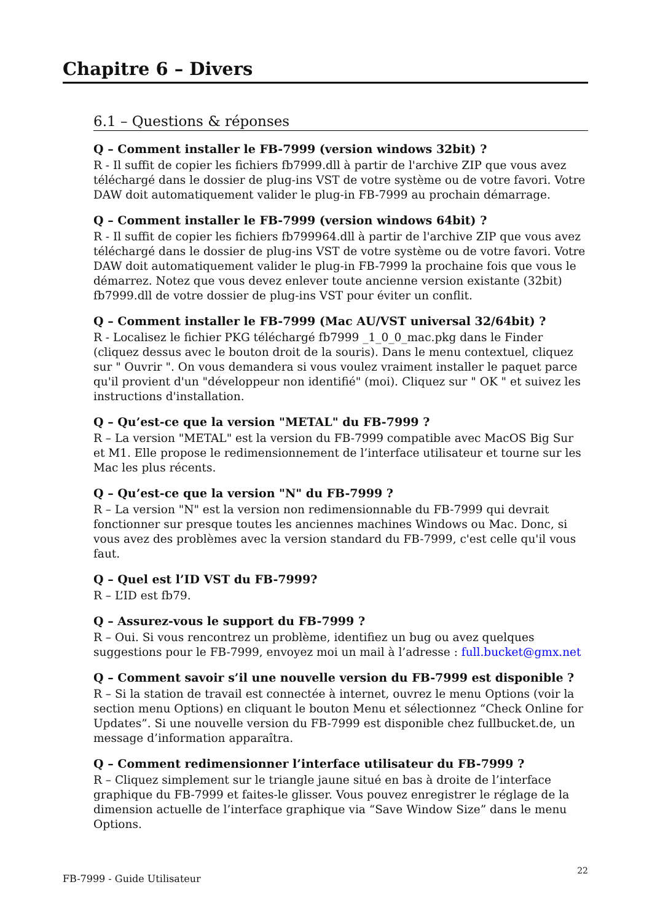Chapitre 6 – Divers
6.1 – Questions & réponses
Q – Comment installer le FB-7999 (version windows 32bit) ?
R - Il suffit de copier les fichiers fb7999.dll à partir de l'archive ZIP que vous avez téléchargé dans le dossier de plug-ins VST de votre système ou de votre favori. Votre DAW doit automatiquement valider le plug-in FB-7999 au prochain démarrage.
Q – Comment installer le FB-7999 (version windows 64bit) ?
R - Il suffit de copier les fichiers fb799964.dll à partir de l'archive ZIP que vous avez téléchargé dans le dossier de plug-ins VST de votre système ou de votre favori. Votre DAW doit automatiquement valider le plug-in FB-7999 la prochaine fois que vous le démarrez. Notez que vous devez enlever toute ancienne version existante (32bit) fb7999.dll de votre dossier de plug-ins VST pour éviter un conflit.
Q – Comment installer le FB-7999 (Mac AU/VST universal 32/64bit) ?
R - Localisez le fichier PKG téléchargé fb7999 _1_0_0_mac.pkg dans le Finder (cliquez dessus avec le bouton droit de la souris). Dans le menu contextuel, cliquez sur " Ouvrir ". On vous demandera si vous voulez vraiment installer le paquet parce qu'il provient d'un "développeur non identifié" (moi). Cliquez sur " OK " et suivez les instructions d'installation.
Q – Qu’est-ce que la version "METAL" du FB-7999 ?
R – La version "METAL" est la version du FB-7999 compatible avec MacOS Big Sur et M1. Elle propose le redimensionnement de l’interface utilisateur et tourne sur les Mac les plus récents.
Q – Qu’est-ce que la version "N" du FB-7999 ?
R – La version "N" est la version non redimensionnable du FB-7999 qui devrait fonctionner sur presque toutes les anciennes machines Windows ou Mac. Donc, si vous avez des problèmes avec la version standard du FB-7999, c'est celle qu'il vous faut.
Q – Quel est l’ID VST du FB-7999?
R – L’ID est fb79.
Q – Assurez-vous le support du FB-7999 ?
R – Oui. Si vous rencontrez un problème, identifiez un bug ou avez quelques suggestions pour le FB-7999, envoyez moi un mail à l’adresse : full.bucket@gmx.net
Q – Comment savoir s’il une nouvelle version du FB-7999 est disponible ?
R – Si la station de travail est connectée à internet, ouvrez le menu Options (voir la section menu Options) en cliquant le bouton Menu et sélectionnez “Check Online for Updates”. Si une nouvelle version du FB-7999 est disponible chez fullbucket.de, un message d’information apparaîtra.
Q – Comment redimensionner l’interface utilisateur du FB-7999 ?
R – Cliquez simplement sur le triangle jaune situé en bas à droite de l’interface graphique du FB-7999 et faites-le glisser. Vous pouvez enregistrer le réglage de la dimension actuelle de l’interface graphique via “Save Window Size” dans le menu Options.
FB-7999 - Guide Utilisateur 22